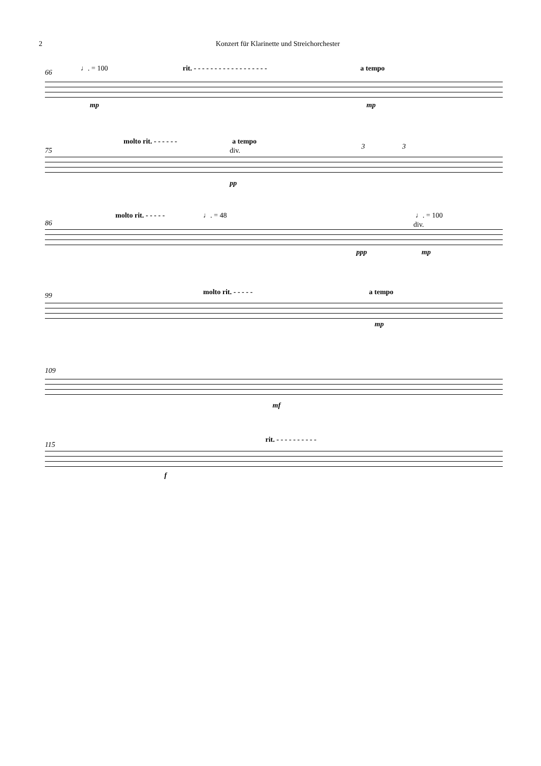2 Konzert für Klarinette und Streichorchester
66 ♩. = 100 rit. - - - - - - - - - - - - - - - - - - a tempo
mp mp
75
molto rit. - - - - - - a tempo
div. 3 3
pp
86
molto rit. - - - - - ♩. = 48 ♩. = 100
div.
ppp mp
99 molto rit. - - - - - a tempo
mp
109
mf
115
rit. - - - - - - - - - -
f